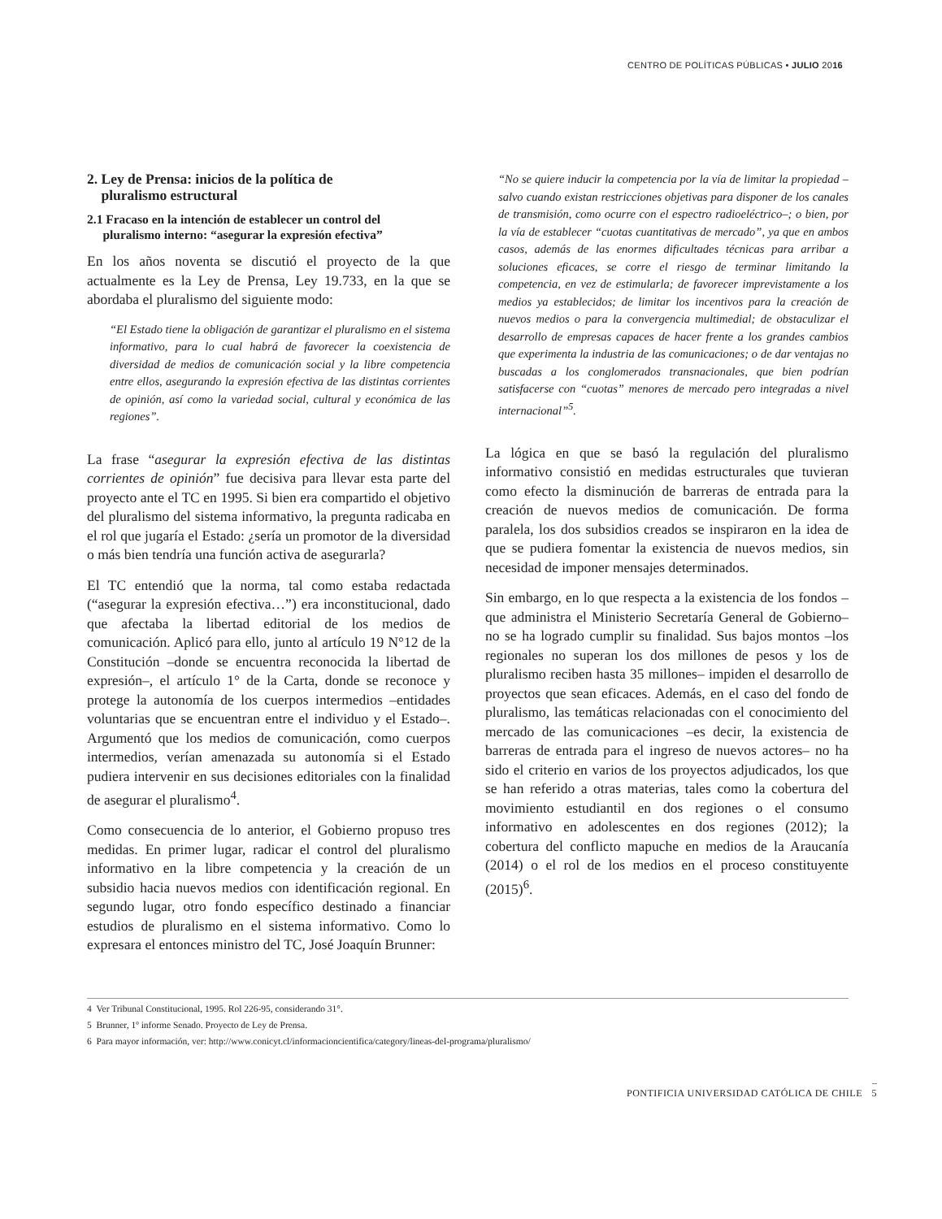CENTRO DE POLÍTICAS PÚBLICAS • JULIO 2016
2. Ley de Prensa: inicios de la política de
pluralismo estructural
2.1 Fracaso en la intención de establecer un control del
pluralismo interno: “asegurar la expresión efectiva”
En los años noventa se discutió el proyecto de la que actualmente es la Ley de Prensa, Ley 19.733, en la que se abordaba el pluralismo del siguiente modo:
“El Estado tiene la obligación de garantizar el pluralismo en el sistema informativo, para lo cual habrá de favorecer la coexistencia de diversidad de medios de comunicación social y la libre competencia entre ellos, asegurando la expresión efectiva de las distintas corrientes de opinión, así como la variedad social, cultural y económica de las regiones”.
La frase “asegurar la expresión efectiva de las distintas corrientes de opinión” fue decisiva para llevar esta parte del proyecto ante el TC en 1995. Si bien era compartido el objetivo del pluralismo del sistema informativo, la pregunta radicaba en el rol que jugaría el Estado: ¿sería un promotor de la diversidad o más bien tendría una función activa de asegurarla?
El TC entendió que la norma, tal como estaba redactada (“asegurar la expresión efectiva…”) era inconstitucional, dado que afectaba la libertad editorial de los medios de comunicación. Aplicó para ello, junto al artículo 19 N°12 de la Constitución –donde se encuentra reconocida la libertad de expresión–, el artículo 1° de la Carta, donde se reconoce y protege la autonomía de los cuerpos intermedios –entidades voluntarias que se encuentran entre el individuo y el Estado–. Argumentó que los medios de comunicación, como cuerpos intermedios, verían amenazada su autonomía si el Estado pudiera intervenir en sus decisiones editoriales con la finalidad de asegurar el pluralismo<sup>4</sup>.
Como consecuencia de lo anterior, el Gobierno propuso tres medidas. En primer lugar, radicar el control del pluralismo informativo en la libre competencia y la creación de un subsidio hacia nuevos medios con identificación regional. En segundo lugar, otro fondo específico destinado a financiar estudios de pluralismo en el sistema informativo. Como lo expresara el entonces ministro del TC, José Joaquín Brunner:
“No se quiere inducir la competencia por la vía de limitar la propiedad –salvo cuando existan restricciones objetivas para disponer de los canales de transmisión, como ocurre con el espectro radioeléctrico–; o bien, por la vía de establecer “cuotas cuantitativas de mercado”, ya que en ambos casos, además de las enormes dificultades técnicas para arribar a soluciones eficaces, se corre el riesgo de terminar limitando la competencia, en vez de estimularla; de favorecer imprevistamente a los medios ya establecidos; de limitar los incentivos para la creación de nuevos medios o para la convergencia multimedial; de obstaculizar el desarrollo de empresas capaces de hacer frente a los grandes cambios que experimenta la industria de las comunicaciones; o de dar ventajas no buscadas a los conglomerados transnacionales, que bien podrían satisfacerse con “cuotas” menores de mercado pero integradas a nivel internacional”<sup>5</sup>.
La lógica en que se basó la regulación del pluralismo informativo consistió en medidas estructurales que tuvieran como efecto la disminución de barreras de entrada para la creación de nuevos medios de comunicación. De forma paralela, los dos subsidios creados se inspiraron en la idea de que se pudiera fomentar la existencia de nuevos medios, sin necesidad de imponer mensajes determinados.
Sin embargo, en lo que respecta a la existencia de los fondos –que administra el Ministerio Secretaría General de Gobierno– no se ha logrado cumplir su finalidad. Sus bajos montos –los regionales no superan los dos millones de pesos y los de pluralismo reciben hasta 35 millones– impiden el desarrollo de proyectos que sean eficaces. Además, en el caso del fondo de pluralismo, las temáticas relacionadas con el conocimiento del mercado de las comunicaciones –es decir, la existencia de barreras de entrada para el ingreso de nuevos actores– no ha sido el criterio en varios de los proyectos adjudicados, los que se han referido a otras materias, tales como la cobertura del movimiento estudiantil en dos regiones o el consumo informativo en adolescentes en dos regiones (2012); la cobertura del conflicto mapuche en medios de la Araucanía (2014) o el rol de los medios en el proceso constituyente (2015)<sup>6</sup>.
4 Ver Tribunal Constitucional, 1995. Rol 226-95, considerando 31°.
5 Brunner, 1º informe Senado. Proyecto de Ley de Prensa.
6 Para mayor información, ver: http://www.conicyt.cl/informacioncientifica/category/lineas-del-programa/pluralismo/
PONTIFICIA UNIVERSIDAD CATÓLICA DE CHILE 5